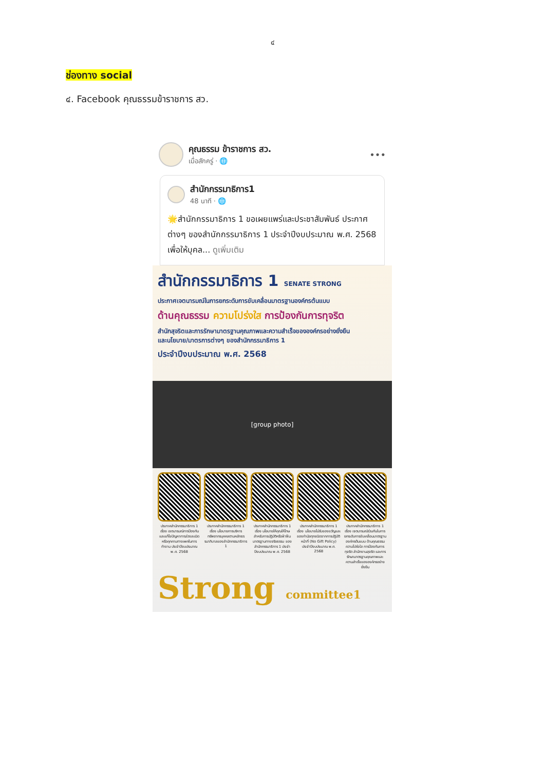๔
ช่องทาง social
๔. Facebook คุณธรรมข้าราชการ สว.
คุณธรรม ข้าราชการ สว.
เมื่อสักครู่ · 🌐
•••
สำนักกรรมาธิการ1
48 นาที · 🌐
🌟สำนักกรรมาธิการ 1 ขอเผยแพร่และประชาสัมพันธ์ ประกาศต่างๆ ของสำนักกรรมาธิการ 1 ประจำปีงบประมาณ พ.ศ. 2568 เพื่อให้บุคล... ดูเพิ่มเติม
สำนักกรรมาธิการ 1 SENATE STRONG
ประกาศเจตนารมณ์ในการยกระดับการขับเคลื่อนมาตรฐานองค์กรต้นแบบ
ด้านคุณธรรม ความโปร่งใส การป้องกันการทุจริต
สำนักสุจริตและการรักษามาตรฐานคุณภาพและความสำเร็จขององค์กรอย่างยั่งยืน
และนโยบาย/มาตรการต่างๆ ของสำนักกรรมาธิการ 1
ประจำปีงบประมาณ พ.ศ. 2568
[group photo]
ประกาศสำนักกรรมาธิการ 1 เรื่อง เจตนารมณ์การป้องกันและแก้ไขปัญหาการล่วงละเมิดหรือคุกคามทางเพศในการทำงาน ประจำปีงบประมาณ พ.ศ. 2568
ประกาศสำนักกรรมาธิการ 1 เรื่อง นโยบายการบริหารทรัพยากรบุคคลตามหลักธรรมาภิบาลของสำนักกรรมาธิการ 1
ประกาศสำนักกรรมาธิการ 1 เรื่อง นโยบายให้คุณให้โทษสำหรับการปฏิบัติหรือฝ่าฝืนมาตรฐานทางจริยธรรม ของสำนักกรรมาธิการ 1 ประจำปีงบประมาณ พ.ศ. 2568
ประกาศสำนักกรรมาธิการ 1 เรื่อง นโยบายไม่รับของขวัญและของกำนัลทุกชนิดจากการปฏิบัติหน้าที่ (No Gift Policy) ประจำปีงบประมาณ พ.ศ. 2568
ประกาศสำนักกรรมาธิการ 1 เรื่อง เจตนารมณ์ร่วมกันในการยกระดับการขับเคลื่อนมาตรฐานองค์กรต้นแบบ ด้านคุณธรรม ความโปร่งใส การป้องกันการทุจริต สำนักงานสุจริต และการรักษามาตรฐานคุณภาพและความสำเร็จขององค์กรอย่างยั่งยืน
Strong committee1